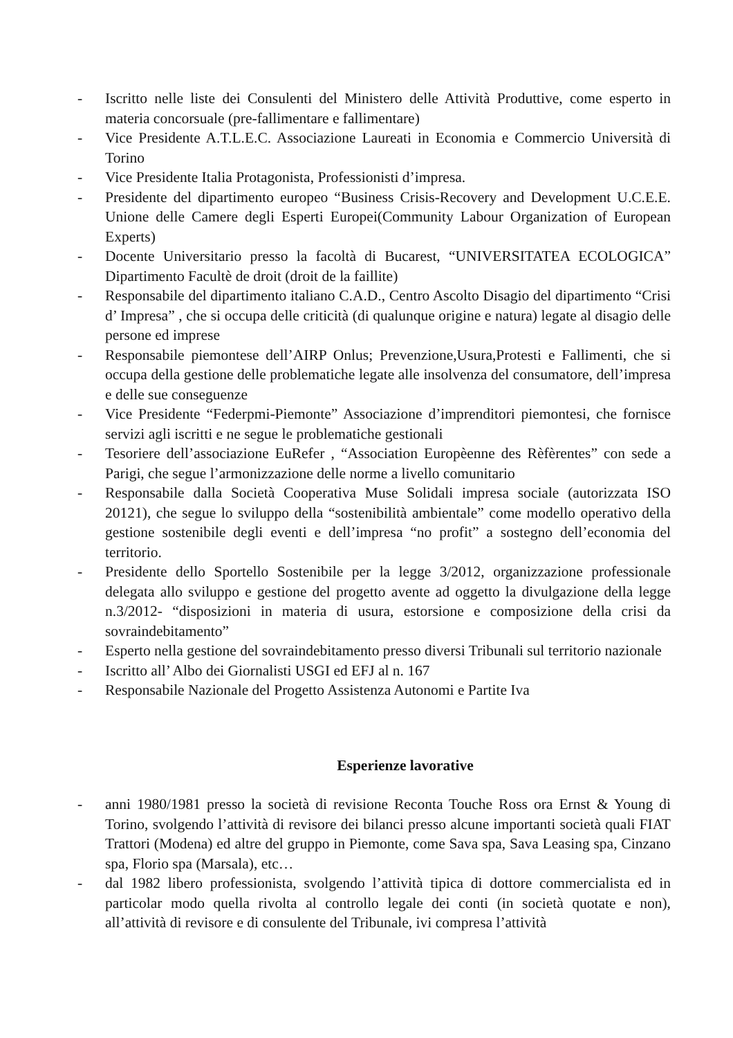- Iscritto nelle liste dei Consulenti del Ministero delle Attività Produttive, come esperto in materia concorsuale (pre-fallimentare e fallimentare)
- Vice Presidente A.T.L.E.C. Associazione Laureati in Economia e Commercio Università di Torino
- Vice Presidente Italia Protagonista, Professionisti d’impresa.
- Presidente del dipartimento europeo “Business Crisis-Recovery and Development U.C.E.E. Unione delle Camere degli Esperti Europei(Community Labour Organization of European Experts)
- Docente Universitario presso la facoltà di Bucarest, “UNIVERSITATEA ECOLOGICA” Dipartimento Facultè de droit (droit de la faillite)
- Responsabile del dipartimento italiano C.A.D., Centro Ascolto Disagio del dipartimento “Crisi d’ Impresa” , che si occupa delle criticità (di qualunque origine e natura) legate al disagio delle persone ed imprese
- Responsabile piemontese dell’AIRP Onlus; Prevenzione,Usura,Protesti e Fallimenti, che si occupa della gestione delle problematiche legate alle insolvenza del consumatore, dell’impresa e delle sue conseguenze
- Vice Presidente “Federpmi-Piemonte” Associazione d’imprenditori piemontesi, che fornisce servizi agli iscritti e ne segue le problematiche gestionali
- Tesoriere dell’associazione EuRefer , “Association Europèenne des Rèfèrentes” con sede a Parigi, che segue l’armonizzazione delle norme a livello comunitario
- Responsabile dalla Società Cooperativa Muse Solidali impresa sociale (autorizzata ISO 20121), che segue lo sviluppo della “sostenibilità ambientale” come modello operativo della gestione sostenibile degli eventi e dell’impresa “no profit” a sostegno dell’economia del territorio.
- Presidente dello Sportello Sostenibile per la legge 3/2012, organizzazione professionale delegata allo sviluppo e gestione del progetto avente ad oggetto la divulgazione della legge n.3/2012- “disposizioni in materia di usura, estorsione e composizione della crisi da sovraindebitamento”
- Esperto nella gestione del sovraindebitamento presso diversi Tribunali sul territorio nazionale
- Iscritto all’ Albo dei Giornalisti USGI ed EFJ al n. 167
- Responsabile Nazionale del Progetto Assistenza Autonomi e Partite Iva
Esperienze lavorative
- anni 1980/1981 presso la società di revisione Reconta Touche Ross ora Ernst & Young di Torino, svolgendo l’attività di revisore dei bilanci presso alcune importanti società quali FIAT Trattori (Modena) ed altre del gruppo in Piemonte, come Sava spa, Sava Leasing spa, Cinzano spa, Florio spa (Marsala), etc…
- dal 1982 libero professionista, svolgendo l’attività tipica di dottore commercialista ed in particolar modo quella rivolta al controllo legale dei conti (in società quotate e non), all’attività di revisore e di consulente del Tribunale, ivi compresa l’attività